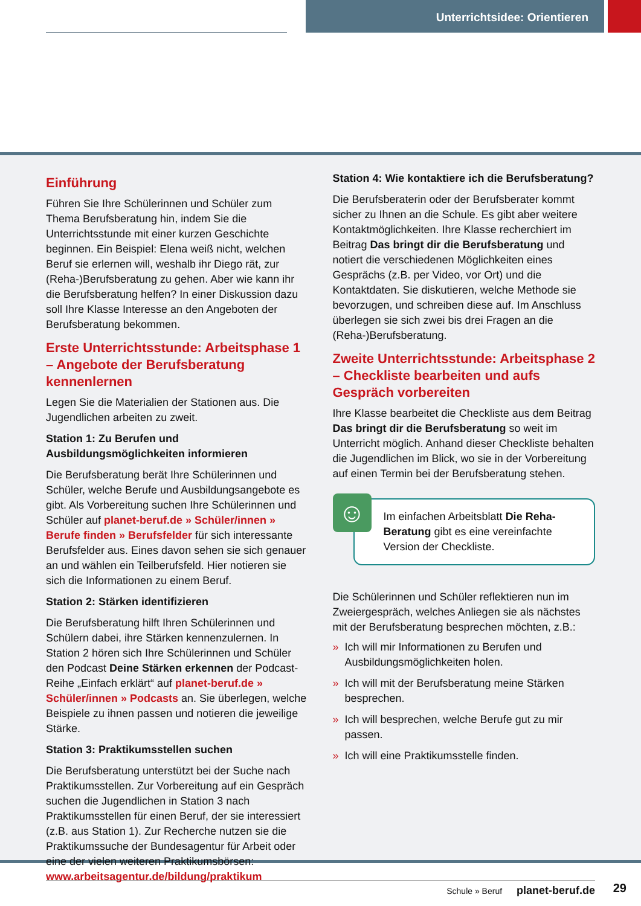Unterrichtsidee: Orientieren
Einführung
Führen Sie Ihre Schülerinnen und Schüler zum Thema Berufsberatung hin, indem Sie die Unterrichtsstunde mit einer kurzen Geschichte beginnen. Ein Beispiel: Elena weiß nicht, welchen Beruf sie erlernen will, weshalb ihr Diego rät, zur (Reha-)Berufsberatung zu gehen. Aber wie kann ihr die Berufsberatung helfen? In einer Diskussion dazu soll Ihre Klasse Interesse an den Angeboten der Berufsberatung bekommen.
Erste Unterrichtsstunde: Arbeitsphase 1 – Angebote der Berufsberatung kennenlernen
Legen Sie die Materialien der Stationen aus. Die Jugendlichen arbeiten zu zweit.
Station 1: Zu Berufen und Ausbildungsmöglichkeiten informieren
Die Berufsberatung berät Ihre Schülerinnen und Schüler, welche Berufe und Ausbildungsangebote es gibt. Als Vorbereitung suchen Ihre Schülerinnen und Schüler auf planet-beruf.de » Schüler/innen » Berufe finden » Berufsfelder für sich interessante Berufsfelder aus. Eines davon sehen sie sich genauer an und wählen ein Teilberufsfeld. Hier notieren sie sich die Informationen zu einem Beruf.
Station 2: Stärken identifizieren
Die Berufsberatung hilft Ihren Schülerinnen und Schülern dabei, ihre Stärken kennenzulernen. In Station 2 hören sich Ihre Schülerinnen und Schüler den Podcast Deine Stärken erkennen der Podcast-Reihe „Einfach erklärt“ auf planet-beruf.de » Schüler/innen » Podcasts an. Sie überlegen, welche Beispiele zu ihnen passen und notieren die jeweilige Stärke.
Station 3: Praktikumsstellen suchen
Die Berufsberatung unterstützt bei der Suche nach Praktikumsstellen. Zur Vorbereitung auf ein Gespräch suchen die Jugendlichen in Station 3 nach Praktikumsstellen für einen Beruf, der sie interessiert (z.B. aus Station 1). Zur Recherche nutzen sie die Praktikumssuche der Bundesagentur für Arbeit oder eine der vielen weiteren Praktikumsbörsen: www.arbeitsagentur.de/bildung/praktikum
Station 4: Wie kontaktiere ich die Berufsberatung?
Die Berufsberaterin oder der Berufsberater kommt sicher zu Ihnen an die Schule. Es gibt aber weitere Kontaktmöglichkeiten. Ihre Klasse recherchiert im Beitrag Das bringt dir die Berufsberatung und notiert die verschiedenen Möglichkeiten eines Gesprächs (z.B. per Video, vor Ort) und die Kontaktdaten. Sie diskutieren, welche Methode sie bevorzugen, und schreiben diese auf. Im Anschluss überlegen sie sich zwei bis drei Fragen an die (Reha-)Berufsberatung.
Zweite Unterrichtsstunde: Arbeitsphase 2 – Checkliste bearbeiten und aufs Gespräch vorbereiten
Ihre Klasse bearbeitet die Checkliste aus dem Beitrag Das bringt dir die Berufsberatung so weit im Unterricht möglich. Anhand dieser Checkliste behalten die Jugendlichen im Blick, wo sie in der Vorbereitung auf einen Termin bei der Berufsberatung stehen.
☺
Im einfachen Arbeitsblatt Die Reha-Beratung gibt es eine vereinfachte Version der Checkliste.
Die Schülerinnen und Schüler reflektieren nun im Zweiergespräch, welches Anliegen sie als nächstes mit der Berufsberatung besprechen möchten, z.B.:
» Ich will mir Informationen zu Berufen und Ausbildungsmöglichkeiten holen.
» Ich will mit der Berufsberatung meine Stärken besprechen.
» Ich will besprechen, welche Berufe gut zu mir passen.
» Ich will eine Praktikumsstelle finden.
Schule » Beruf planet-beruf.de
29